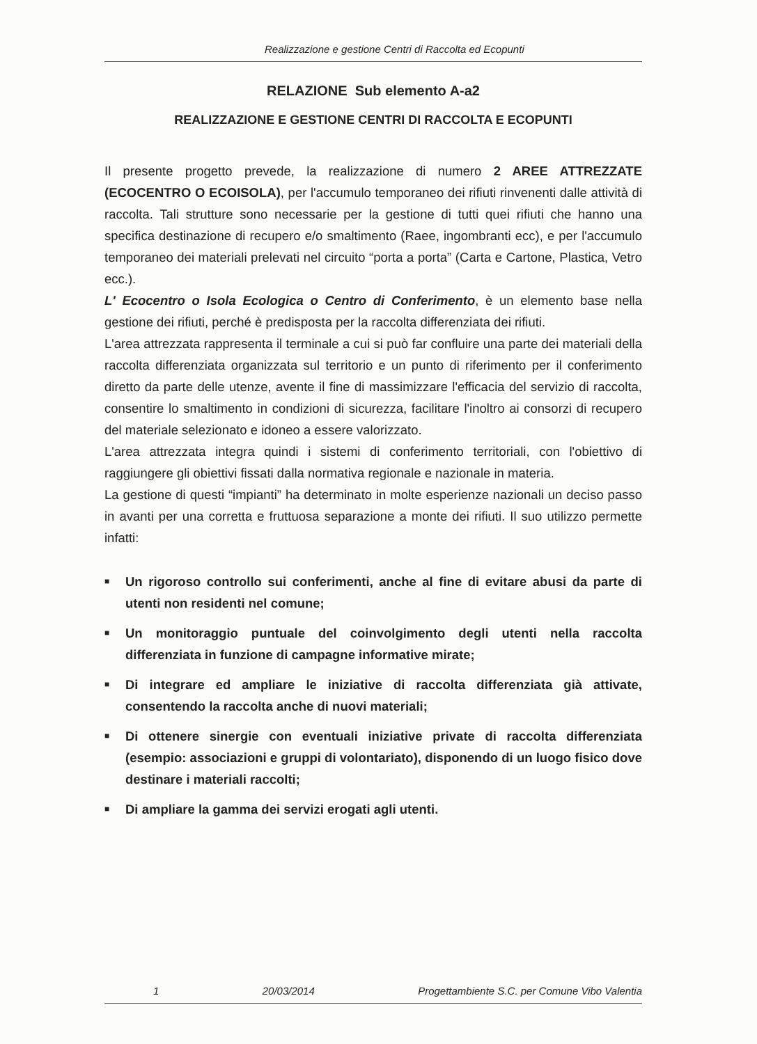Realizzazione e gestione Centri di Raccolta ed Ecopunti
RELAZIONE Sub elemento A-a2
REALIZZAZIONE E GESTIONE CENTRI DI RACCOLTA E ECOPUNTI
Il presente progetto prevede, la realizzazione di numero 2 AREE ATTREZZATE (ECOCENTRO O ECOISOLA), per l'accumulo temporaneo dei rifiuti rinvenenti dalle attività di raccolta. Tali strutture sono necessarie per la gestione di tutti quei rifiuti che hanno una specifica destinazione di recupero e/o smaltimento (Raee, ingombranti ecc), e per l'accumulo temporaneo dei materiali prelevati nel circuito “porta a porta” (Carta e Cartone, Plastica, Vetro ecc.).
L' Ecocentro o Isola Ecologica o Centro di Conferimento, è un elemento base nella gestione dei rifiuti, perché è predisposta per la raccolta differenziata dei rifiuti.
L'area attrezzata rappresenta il terminale a cui si può far confluire una parte dei materiali della raccolta differenziata organizzata sul territorio e un punto di riferimento per il conferimento diretto da parte delle utenze, avente il fine di massimizzare l'efficacia del servizio di raccolta, consentire lo smaltimento in condizioni di sicurezza, facilitare l'inoltro ai consorzi di recupero del materiale selezionato e idoneo a essere valorizzato.
L'area attrezzata integra quindi i sistemi di conferimento territoriali, con l'obiettivo di raggiungere gli obiettivi fissati dalla normativa regionale e nazionale in materia.
La gestione di questi “impianti” ha determinato in molte esperienze nazionali un deciso passo in avanti per una corretta e fruttuosa separazione a monte dei rifiuti. Il suo utilizzo permette infatti:
■ Un rigoroso controllo sui conferimenti, anche al fine di evitare abusi da parte di utenti non residenti nel comune;
■ Un monitoraggio puntuale del coinvolgimento degli utenti nella raccolta differenziata in funzione di campagne informative mirate;
■ Di integrare ed ampliare le iniziative di raccolta differenziata già attivate, consentendo la raccolta anche di nuovi materiali;
■ Di ottenere sinergie con eventuali iniziative private di raccolta differenziata (esempio: associazioni e gruppi di volontariato), disponendo di un luogo fisico dove destinare i materiali raccolti;
■ Di ampliare la gamma dei servizi erogati agli utenti.
1 20/03/2014 Progettambiente S.C. per Comune Vibo Valentia